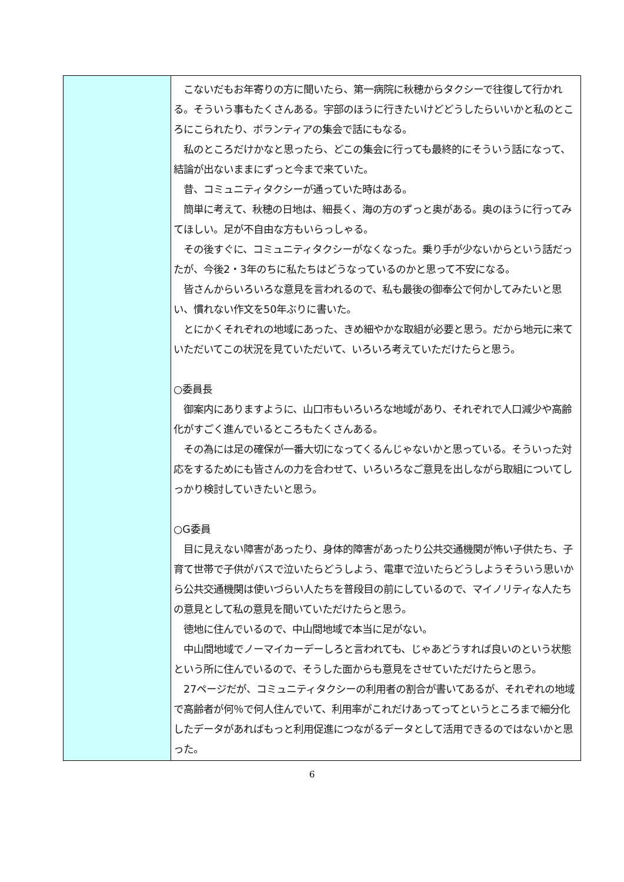| | こないだもお年寄りの方に聞いたら、第一病院に秋穂からタクシーで往復して行かれる。そういう事もたくさんある。宇部のほうに行きたいけどどうしたらいいかと私のところにこられたり、ボランティアの集会で話にもなる。 私のところだけかなと思ったら、どこの集会に行っても最終的にそういう話になって、結論が出ないままにずっと今まで来ていた。 昔、コミュニティタクシーが通っていた時はある。 簡単に考えて、秋穂の日地は、細長く、海の方のずっと奥がある。奥のほうに行ってみてほしい。足が不自由な方もいらっしゃる。 その後すぐに、コミュニティタクシーがなくなった。乗り手が少ないからという話だったが、今後2・3年のちに私たちはどうなっているのかと思って不安になる。 皆さんからいろいろな意見を言われるので、私も最後の御奉公で何かしてみたいと思い、慣れない作文を50年ぶりに書いた。 とにかくそれぞれの地域にあった、きめ細やかな取組が必要と思う。だから地元に来ていただいてこの状況を見ていただいて、いろいろ考えていただけたらと思う。 ○委員長 御案内にありますように、山口市もいろいろな地域があり、それぞれで人口減少や高齢化がすごく進んでいるところもたくさんある。 その為には足の確保が一番大切になってくるんじゃないかと思っている。そういった対応をするためにも皆さんの力を合わせて、いろいろなご意見を出しながら取組についてしっかり検討していきたいと思う。 ○G委員 目に見えない障害があったり、身体的障害があったり公共交通機関が怖い子供たち、子育て世帯で子供がバスで泣いたらどうしよう、電車で泣いたらどうしようそういう思いから公共交通機関は使いづらい人たちを普段目の前にしているので、マイノリティな人たちの意見として私の意見を聞いていただけたらと思う。 徳地に住んでいるので、中山間地域で本当に足がない。 中山間地域でノーマイカーデーしろと言われても、じゃあどうすれば良いのという状態という所に住んでいるので、そうした面からも意見をさせていただけたらと思う。 27ページだが、コミュニティタクシーの利用者の割合が書いてあるが、それぞれの地域で高齢者が何％で何人住んでいて、利用率がこれだけあってってというところまで細分化したデータがあればもっと利用促進につながるデータとして活用できるのではないかと思った。 |
6